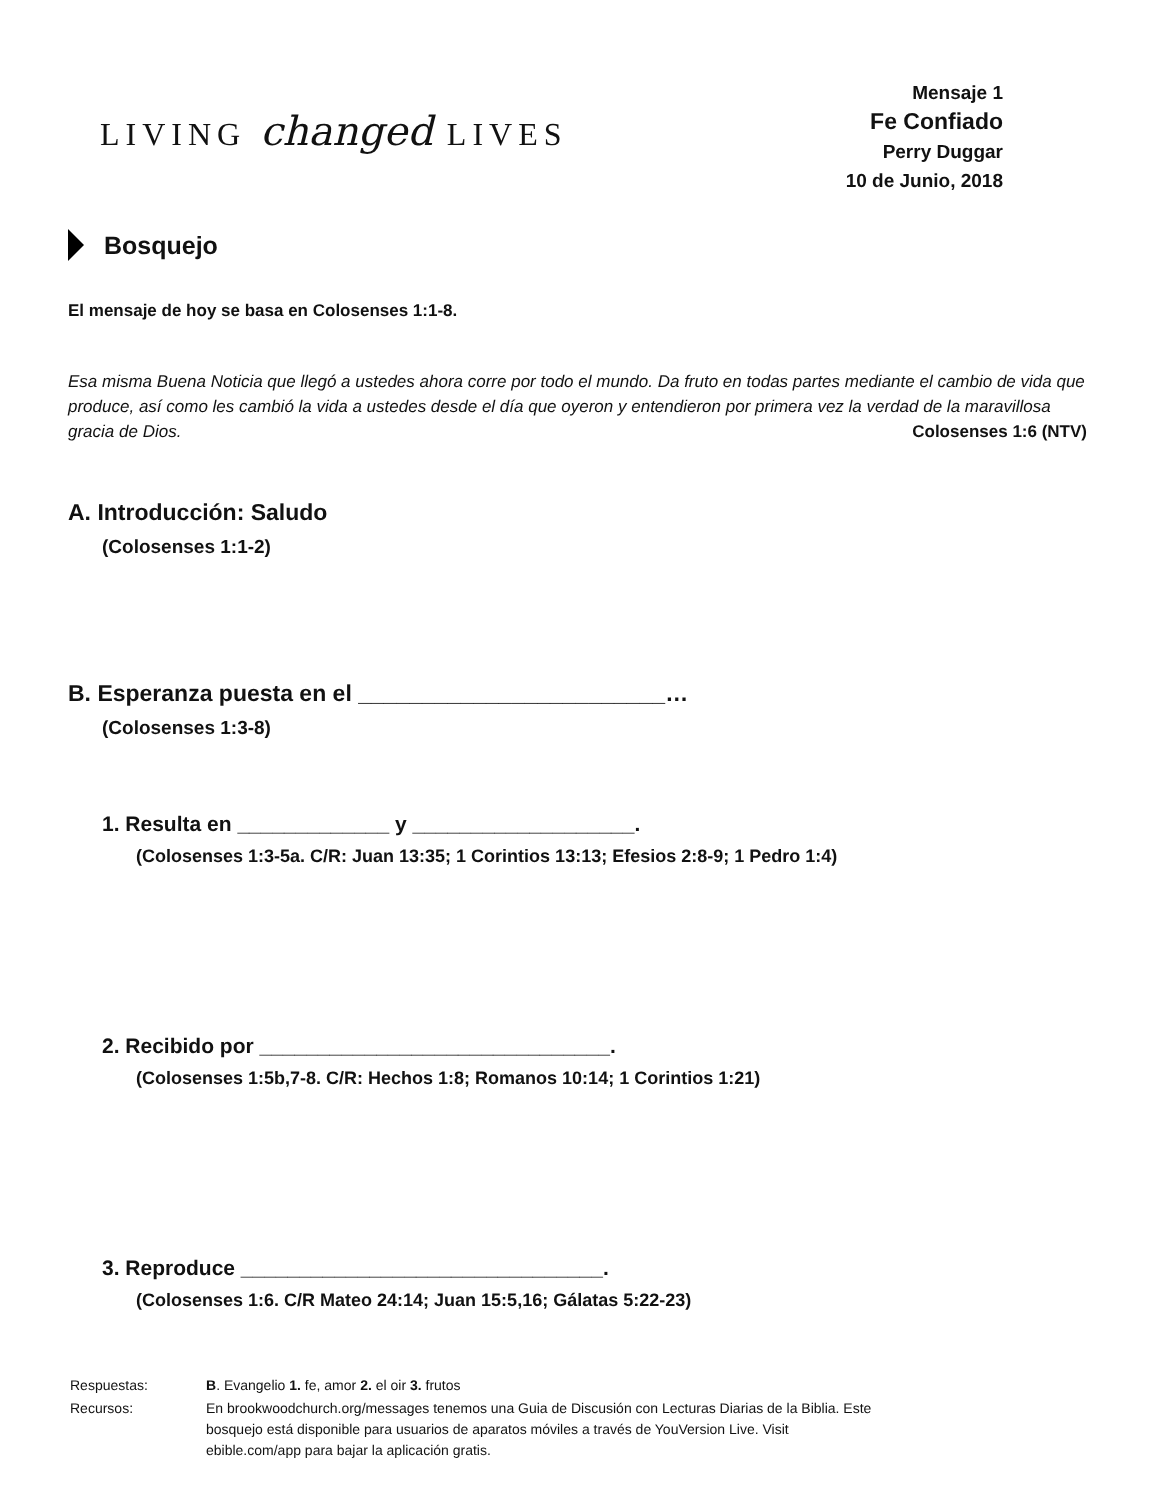LIVING changed LIVES
Mensaje 1
Fe Confiado
Perry Duggar
10 de Junio, 2018
Bosquejo
El mensaje de hoy se basa en Colosenses 1:1-8.
Esa misma Buena Noticia que llegó a ustedes ahora corre por todo el mundo. Da fruto en todas partes mediante el cambio de vida que produce, así como les cambió la vida a ustedes desde el día que oyeron y entendieron por primera vez la verdad de la maravillosa gracia de Dios. Colosenses 1:6 (NTV)
A. Introducción: Saludo
(Colosenses 1:1-2)
B. Esperanza puesta en el ________________________…
(Colosenses 1:3-8)
1. Resulta en _____________ y ___________________.
(Colosenses 1:3-5a. C/R: Juan 13:35; 1 Corintios 13:13; Efesios 2:8-9; 1 Pedro 1:4)
2. Recibido por ______________________________.
(Colosenses 1:5b,7-8. C/R: Hechos 1:8; Romanos 10:14; 1 Corintios 1:21)
3. Reproduce _______________________________.
(Colosenses 1:6. C/R Mateo 24:14; Juan 15:5,16; Gálatas 5:22-23)
| Respuestas: | B . Evangelio 1. fe, amor 2. el oir 3. frutos |
| Recursos: | En brookwoodchurch.org/messages tenemos una Guia de Discusión con Lecturas Diarias de la Biblia. Este bosquejo está disponible para usuarios de aparatos móviles a través de YouVersion Live. Visit ebible.com/app para bajar la aplicación gratis. |